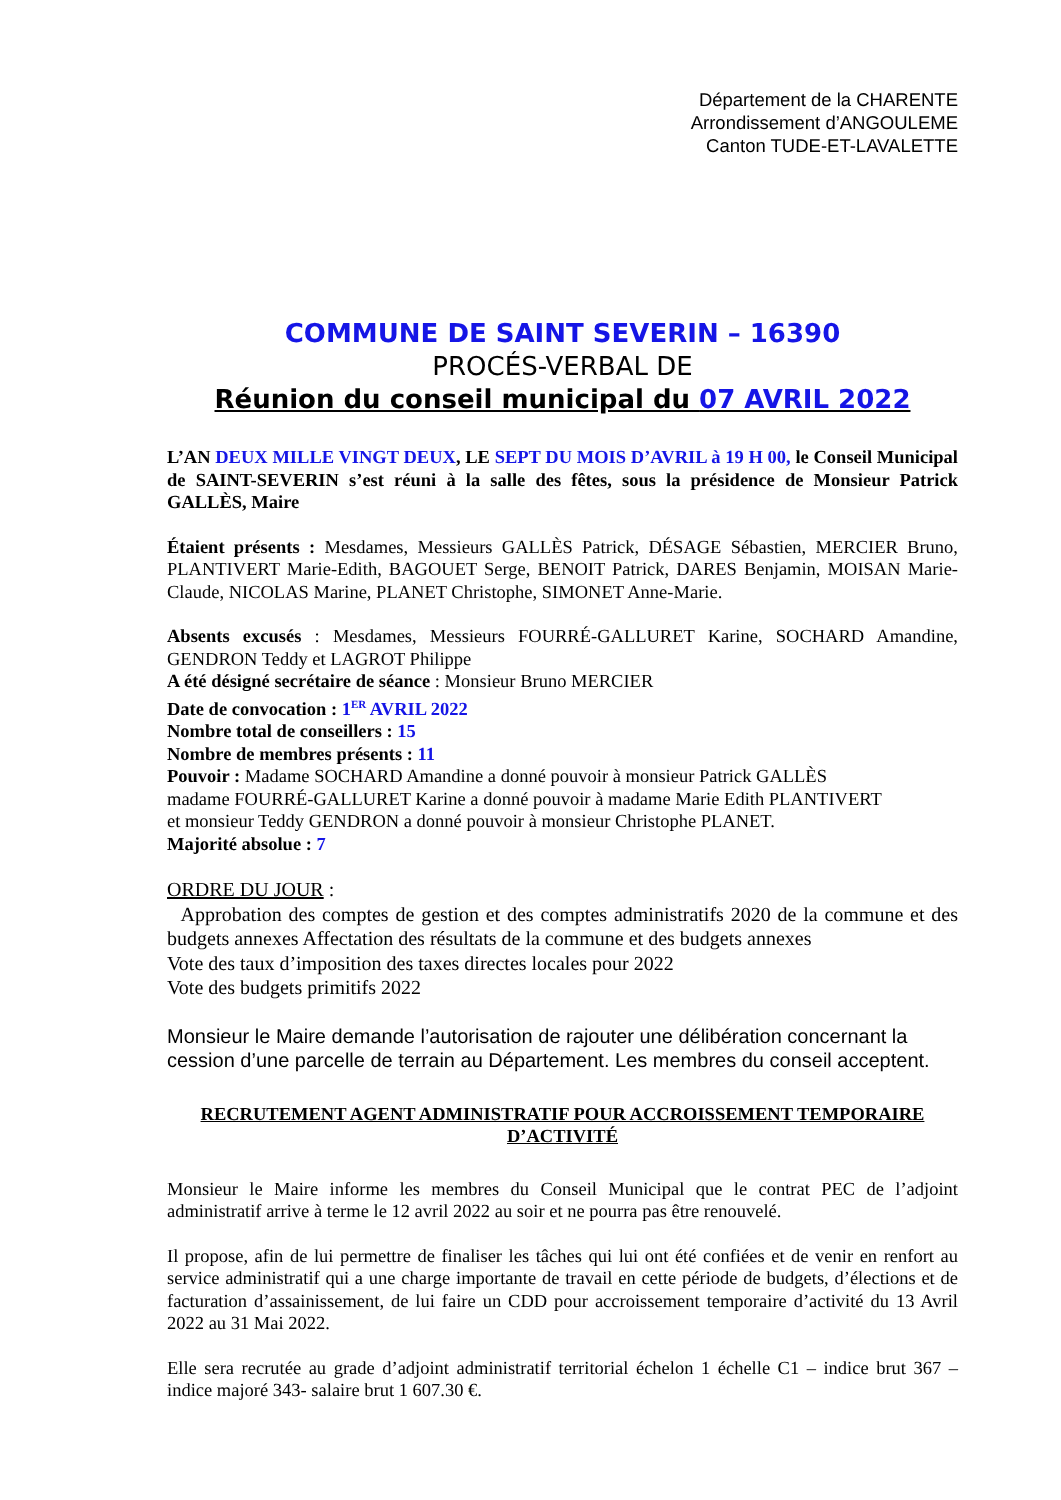Département de la CHARENTE
Arrondissement d’ANGOULEME
Canton TUDE-ET-LAVALETTE
COMMUNE DE SAINT SEVERIN – 16390
PROCÉS-VERBAL DE
Réunion du conseil municipal du 07 AVRIL 2022
L’AN DEUX MILLE VINGT DEUX, LE SEPT DU MOIS D’AVRIL à 19 H 00, le Conseil Municipal de SAINT-SEVERIN s’est réuni à la salle des fêtes, sous la présidence de Monsieur Patrick GALLÈS, Maire
Étaient présents : Mesdames, Messieurs GALLÈS Patrick, DÉSAGE Sébastien, MERCIER Bruno, PLANTIVERT Marie-Edith, BAGOUET Serge, BENOIT Patrick, DARES Benjamin, MOISAN Marie-Claude, NICOLAS Marine, PLANET Christophe, SIMONET Anne-Marie.
Absents excusés : Mesdames, Messieurs FOURRÉ-GALLURET Karine, SOCHARD Amandine, GENDRON Teddy et LAGROT Philippe
A été désigné secrétaire de séance : Monsieur Bruno MERCIER
Date de convocation : 1<sup>ER</sup> AVRIL 2022
Nombre total de conseillers : 15
Nombre de membres présents : 11
Pouvoir : Madame SOCHARD Amandine a donné pouvoir à monsieur Patrick GALLÈS
madame FOURRÉ-GALLURET Karine a donné pouvoir à madame Marie Edith PLANTIVERT
et monsieur Teddy GENDRON a donné pouvoir à monsieur Christophe PLANET.
Majorité absolue : 7
ORDRE DU JOUR :
Approbation des comptes de gestion et des comptes administratifs 2020 de la commune et des budgets annexes Affectation des résultats de la commune et des budgets annexes
Vote des taux d’imposition des taxes directes locales pour 2022
Vote des budgets primitifs 2022
Monsieur le Maire demande l’autorisation de rajouter une délibération concernant la cession d’une parcelle de terrain au Département. Les membres du conseil acceptent.
RECRUTEMENT AGENT ADMINISTRATIF POUR ACCROISSEMENT TEMPORAIRE D’ACTIVITÉ
Monsieur le Maire informe les membres du Conseil Municipal que le contrat PEC de l’adjoint administratif arrive à terme le 12 avril 2022 au soir et ne pourra pas être renouvelé.
Il propose, afin de lui permettre de finaliser les tâches qui lui ont été confiées et de venir en renfort au service administratif qui a une charge importante de travail en cette période de budgets, d’élections et de facturation d’assainissement, de lui faire un CDD pour accroissement temporaire d’activité du 13 Avril 2022 au 31 Mai 2022.
Elle sera recrutée au grade d’adjoint administratif territorial échelon 1 échelle C1 – indice brut 367 – indice majoré 343- salaire brut 1 607.30 €.